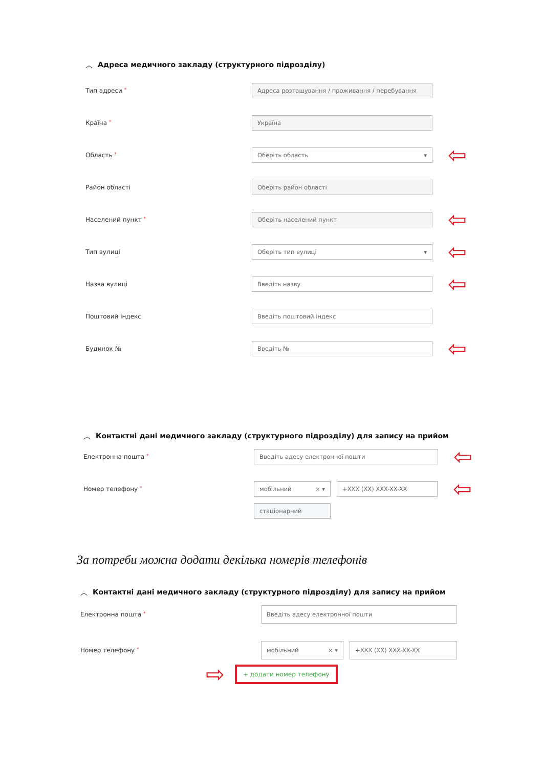︿ Адреса медичного закладу (структурного підрозділу)
Тип адреси *
Адреса розташування / проживання / перебування
Країна *
Україна
Область *
Оберіть область ▾
⇦
Район області
Оберіть район області
Населений пункт *
Оберіть населений пункт
⇦
Тип вулиці
Оберіть тип вулиці ▾
⇦
Назва вулиці
Введіть назву
⇦
Поштовий індекс
Введіть поштовий індекс
Будинок №
Введіть №
⇦
︿ Контактні дані медичного закладу (структурного підрозділу) для запису на прийом
Електронна пошта *
Введіть адесу електронної пошти
⇦
Номер телефону *
мобільний × ▾ +XXX (XX) XXX-XX-XX
⇦
стаціонарний
За потреби можна додати декілька номерів телефонів
︿ Контактні дані медичного закладу (структурного підрозділу) для запису на прийом
Електронна пошта *
Введіть адесу електронної пошти
Номер телефону *
мобільний × ▾ +XXX (XX) XXX-XX-XX
⇨
+ додати номер телефону